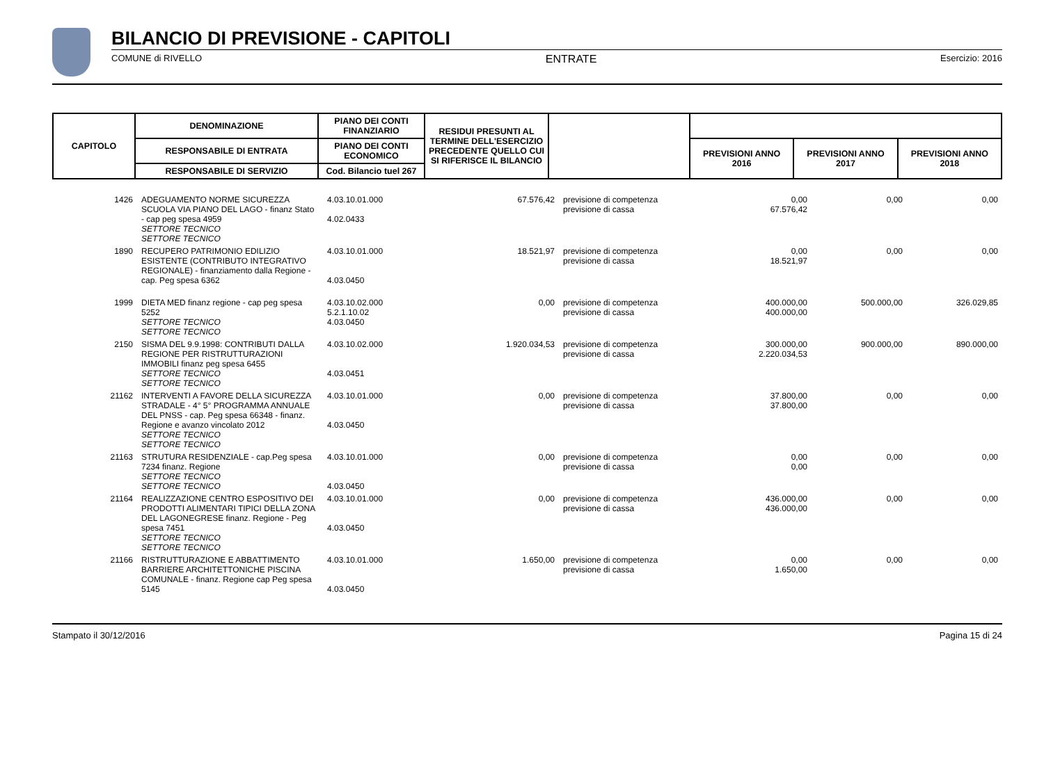BILANCIO DI PREVISIONE - CAPITOLI
COMUNE di RIVELLO ENTRATE Esercizio: 2016
| CAPITOLO | DENOMINAZIONE | PIANO DEI CONTI FINANZIARIO | RESIDUI PRESUNTI AL TERMINE DELL'ESERCIZIO PRECEDENTE QUELLO CUI SI RIFERISCE IL BILANCIO | | | | |
| --- | --- | --- | --- | --- | --- | --- | --- |
| | RESPONSABILE DI ENTRATA | PIANO DEI CONTI ECONOMICO | | | PREVISIONI ANNO 2016 | PREVISIONI ANNO 2017 | PREVISIONI ANNO 2018 |
| | RESPONSABILE DI SERVIZIO | Cod. Bilancio tuel 267 | | | | | |
| 1426 | ADEGUAMENTO NORME SICUREZZA SCUOLA VIA PIANO DEL LAGO - finanz Stato - cap peg spesa 4959 SETTORE TECNICO SETTORE TECNICO | 4.03.10.01.000 4.02.0433 | 67.576,42 | previsione di competenza previsione di cassa | 0,00 67.576,42 | 0,00 | 0,00 |
| 1890 | RECUPERO PATRIMONIO EDILIZIO ESISTENTE (CONTRIBUTO INTEGRATIVO REGIONALE) - finanziamento dalla Regione - cap. Peg spesa 6362 | 4.03.10.01.000 4.03.0450 | 18.521,97 | previsione di competenza previsione di cassa | 0,00 18.521,97 | 0,00 | 0,00 |
| 1999 | DIETA MED finanz regione - cap peg spesa 5252 SETTORE TECNICO SETTORE TECNICO | 4.03.10.02.000 5.2.1.10.02 4.03.0450 | 0,00 | previsione di competenza previsione di cassa | 400.000,00 400.000,00 | 500.000,00 | 326.029,85 |
| 2150 | SISMA DEL 9.9.1998: CONTRIBUTI DALLA REGIONE PER RISTRUTTURAZIONI IMMOBILI finanz peg spesa 6455 SETTORE TECNICO SETTORE TECNICO | 4.03.10.02.000 4.03.0451 | 1.920.034,53 | previsione di competenza previsione di cassa | 300.000,00 2.220.034,53 | 900.000,00 | 890.000,00 |
| 21162 | INTERVENTI A FAVORE DELLA SICUREZZA STRADALE - 4° 5° PROGRAMMA ANNUALE DEL PNSS - cap. Peg spesa 66348 - finanz. Regione e avanzo vincolato 2012 SETTORE TECNICO SETTORE TECNICO | 4.03.10.01.000 4.03.0450 | 0,00 | previsione di competenza previsione di cassa | 37.800,00 37.800,00 | 0,00 | 0,00 |
| 21163 | STRUTURA RESIDENZIALE - cap.Peg spesa 7234 finanz. Regione SETTORE TECNICO SETTORE TECNICO | 4.03.10.01.000 4.03.0450 | 0,00 | previsione di competenza previsione di cassa | 0,00 0,00 | 0,00 | 0,00 |
| 21164 | REALIZZAZIONE CENTRO ESPOSITIVO DEI PRODOTTI ALIMENTARI TIPICI DELLA ZONA DEL LAGONEGRESE finanz. Regione - Peg spesa 7451 SETTORE TECNICO SETTORE TECNICO | 4.03.10.01.000 4.03.0450 | 0,00 | previsione di competenza previsione di cassa | 436.000,00 436.000,00 | 0,00 | 0,00 |
| 21166 | RISTRUTTURAZIONE E ABBATTIMENTO BARRIERE ARCHITETTONICHE PISCINA COMUNALE - finanz. Regione cap Peg spesa 5145 | 4.03.10.01.000 4.03.0450 | 1.650,00 | previsione di competenza previsione di cassa | 0,00 1.650,00 | 0,00 | 0,00 |
Stampato il 30/12/2016 Pagina 15 di 24